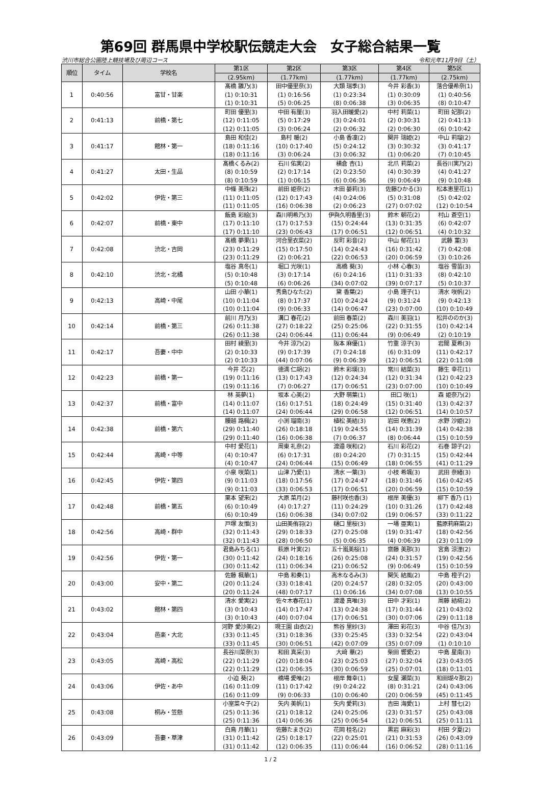第69回 群馬県中学校駅伝競走大会　女子総合結果一覧
渋川市総合公園陸上競技場及び周辺コース 令和元年11月9日（土）
| 順位 | タイム | 学校名 | 第1区 | 第2区 | 第3区 | 第4区 | 第5区 |
| --- | --- | --- | --- | --- | --- | --- | --- |
| | | | (2.95km) | (1.77km) | (1.77km) | (1.77km) | (2.75km) |
| 1 | 0:40:56 | 富甘・甘楽 | 髙橋 雛乃(3) (1) 0:10:31 (1) 0:10:31 | 田中優里奈(3) (1) 0:16:56 (5) 0:06:25 | 大類 瑞季(3) (1) 0:23:34 (8) 0:06:38 | 今井 彩香(3) (1) 0:30:09 (3) 0:06:35 | 落合優希奈(1) (1) 0:40:56 (8) 0:10:47 |
| 2 | 0:41:13 | 前橋・第七 | 町田 優里(3) (12) 0:11:05 (12) 0:11:05 | 中田 有厘(3) (5) 0:17:29 (3) 0:06:24 | 羽入田暖愛(2) (3) 0:24:01 (2) 0:06:32 | 中村 莉菜(1) (2) 0:30:31 (2) 0:06:30 | 町田 妃那(2) (2) 0:41:13 (6) 0:10:42 |
| 3 | 0:41:17 | 館林・第一 | 島田 和佳(2) (18) 0:11:16 (18) 0:11:16 | 島村 暖(2) (10) 0:17:40 (3) 0:06:24 | 小島 香凜(2) (5) 0:24:12 (3) 0:06:32 | 関井 瑞姫(2) (3) 0:30:32 (1) 0:06:20 | 中山 莉瑠(2) (3) 0:41:17 (7) 0:10:45 |
| 4 | 0:41:27 | 太田・生品 | 髙橋くるみ(2) (8) 0:10:59 (8) 0:10:59 | 石川 佑実(2) (2) 0:17:14 (1) 0:06:15 | 横倉 杏(1) (2) 0:23:50 (6) 0:06:36 | 北爪 莉菜(2) (4) 0:30:39 (9) 0:06:49 | 長谷川実乃(2) (4) 0:41:27 (9) 0:10:48 |
| 5 | 0:42:02 | 伊佐・第三 | 中條 美珠(2) (11) 0:11:05 (11) 0:11:05 | 前田 姫奈(2) (12) 0:17:43 (16) 0:06:38 | 木田 晏莉(3) (4) 0:24:06 (2) 0:06:23 | 佐藤ひかる(3) (5) 0:31:08 (27) 0:07:02 | 松本恵里花(1) (5) 0:42:02 (12) 0:10:54 |
| 6 | 0:42:07 | 前橋・東中 | 飯島 彩絵(3) (17) 0:11:10 (17) 0:11:10 | 森川明希乃(3) (17) 0:17:53 (23) 0:06:43 | 伊與久明香里(3) (15) 0:24:44 (17) 0:06:51 | 鈴木 朝花(2) (13) 0:31:35 (12) 0:06:51 | 村山 蒼空(1) (6) 0:42:07 (4) 0:10:32 |
| 7 | 0:42:08 | 渋北・吉岡 | 髙橋 夢果(1) (23) 0:11:29 (23) 0:11:29 | 河合里衣菜(2) (15) 0:17:50 (2) 0:06:21 | 反町 彩音(2) (14) 0:24:43 (22) 0:06:53 | 中山 郁花(1) (16) 0:31:42 (20) 0:06:59 | 武藤 菫(3) (7) 0:42:08 (3) 0:10:26 |
| 8 | 0:42:10 | 渋北・北橘 | 塩谷 真冬(1) (5) 0:10:48 (5) 0:10:48 | 堀口 光咲(1) (3) 0:17:14 (6) 0:06:26 | 高橋 葵(3) (6) 0:24:16 (34) 0:07:02 | 小林 心春(3) (11) 0:31:33 (39) 0:07:17 | 塩谷 雪苗(3) (8) 0:42:10 (5) 0:10:37 |
| 9 | 0:42:13 | 高崎・中尾 | 山田 小華(1) (10) 0:11:04 (10) 0:11:04 | 秀島ひなた(2) (8) 0:17:37 (9) 0:06:33 | 黛 香葉(2) (10) 0:24:24 (14) 0:06:47 | 小島 理子(1) (9) 0:31:24 (23) 0:07:00 | 清水 咲帆(2) (9) 0:42:13 (10) 0:10:49 |
| 10 | 0:42:14 | 前橋・第三 | 前川 月乃(3) (26) 0:11:38 (26) 0:11:38 | 溝口 春花(2) (27) 0:18:22 (24) 0:06:44 | 前田 春菜(2) (25) 0:25:06 (11) 0:06:44 | 森川 美羽(1) (22) 0:31:55 (9) 0:06:49 | 松井ののか(3) (10) 0:42:14 (2) 0:10:19 |
| 11 | 0:42:17 | 吾妻・中中 | 田村 綾里(3) (2) 0:10:33 (2) 0:10:33 | 今井 涼乃(2) (9) 0:17:39 (44) 0:07:06 | 阪本 麻優(1) (7) 0:24:18 (9) 0:06:39 | 竹重 涼子(3) (6) 0:31:09 (12) 0:06:51 | 岩間 夏希(3) (11) 0:42:17 (22) 0:11:08 |
| 12 | 0:42:23 | 前橋・第一 | 今井 芯(2) (19) 0:11:16 (19) 0:11:16 | 徳満 仁胡(2) (13) 0:17:43 (7) 0:06:27 | 鈴木 彩瑛(3) (12) 0:24:34 (17) 0:06:51 | 常川 結菜(3) (12) 0:31:34 (23) 0:07:00 | 藤生 幸花(1) (12) 0:42:23 (10) 0:10:49 |
| 13 | 0:42:37 | 前橋・富中 | 林 英夢(1) (14) 0:11:07 (14) 0:11:07 | 坂本 心美(2) (16) 0:17:51 (24) 0:06:44 | 大野 萌葉(1) (18) 0:24:49 (29) 0:06:58 | 田口 咲(1) (15) 0:31:40 (12) 0:06:51 | 森 姫奈乃(2) (13) 0:42:37 (14) 0:10:57 |
| 14 | 0:42:38 | 前橋・第六 | 腰越 路楓(2) (29) 0:11:40 (29) 0:11:40 | 小渕 瑠南(3) (26) 0:18:18 (16) 0:06:38 | 植松 美結(3) (19) 0:24:55 (7) 0:06:37 | 岩田 咲恵(2) (14) 0:31:39 (8) 0:06:44 | 水野 沙姫(2) (14) 0:42:38 (15) 0:10:59 |
| 15 | 0:42:44 | 高崎・中等 | 中村 愛花(1) (4) 0:10:47 (4) 0:10:47 | 周東 礼奈(2) (6) 0:17:31 (24) 0:06:44 | 渡邉 咲和(2) (8) 0:24:20 (15) 0:06:49 | 石川 彩花(2) (7) 0:31:15 (18) 0:06:55 | 石巻 諒子(2) (15) 0:42:44 (41) 0:11:29 |
| 16 | 0:42:45 | 伊佐・第四 | 小泉 咲菜(1) (9) 0:11:03 (9) 0:11:03 | 山津 乃愛(1) (18) 0:17:56 (33) 0:06:53 | 清水 一葉(3) (17) 0:24:47 (17) 0:06:51 | 小枝 希颯(3) (18) 0:31:46 (20) 0:06:59 | 武田 奈緒(3) (16) 0:42:45 (15) 0:10:59 |
| 17 | 0:42:48 | 前橋・第五 | 栗本 望来(2) (6) 0:10:49 (6) 0:10:49 | 大原 菜月(2) (4) 0:17:27 (16) 0:06:38 | 藤村咲也香(3) (11) 0:24:29 (34) 0:07:02 | 根岸 美優(3) (10) 0:31:26 (19) 0:06:57 | 柳下 香乃 (1) (17) 0:42:48 (33) 0:11:22 |
| 18 | 0:42:56 | 高崎・群中 | 戸塚 友惟(3) (32) 0:11:43 (32) 0:11:43 | 山田美侑羽(2) (29) 0:18:33 (28) 0:06:50 | 樋口 里桜(3) (27) 0:25:08 (5) 0:06:35 | 一場 亜実(1) (19) 0:31:47 (4) 0:06:39 | 藍原莉麻菜(2) (18) 0:42:56 (23) 0:11:09 |
| 19 | 0:42:56 | 伊佐・第一 | 君島みちる(1) (30) 0:11:42 (30) 0:11:42 | 萩原 叶実(2) (24) 0:18:16 (11) 0:06:34 | 五十嵐美桜(1) (26) 0:25:08 (21) 0:06:52 | 齋藤 美那(3) (24) 0:31:57 (9) 0:06:49 | 宮島 涼浬(2) (19) 0:42:56 (15) 0:10:59 |
| 20 | 0:43:00 | 安中・第二 | 佐藤 楓華(1) (20) 0:11:24 (20) 0:11:24 | 中島 和奏(1) (33) 0:18:41 (48) 0:07:17 | 高木なるみ(3) (20) 0:24:57 (1) 0:06:16 | 関矢 結風(2) (28) 0:32:05 (34) 0:07:08 | 中島 橙子(2) (20) 0:43:00 (13) 0:10:55 |
| 21 | 0:43:02 | 館林・第四 | 清水 愛実(2) (3) 0:10:43 (3) 0:10:43 | 佐々木春花(1) (14) 0:17:47 (40) 0:07:04 | 渡邊 真唯(3) (13) 0:24:38 (17) 0:06:51 | 田中 才彩(1) (17) 0:31:44 (30) 0:07:06 | 周藤 結椛(2) (21) 0:43:02 (29) 0:11:18 |
| 22 | 0:43:04 | 邑楽・大北 | 河野 愛沙美(2) (33) 0:11:45 (33) 0:11:45 | 現王園 由衣(2) (31) 0:18:36 (30) 0:06:51 | 熊谷 里紗(3) (33) 0:25:45 (42) 0:07:09 | 澤田 彩花(3) (33) 0:32:54 (35) 0:07:09 | 中谷 佳乃(3) (22) 0:43:04 (1) 0:10:10 |
| 23 | 0:43:05 | 高崎・高松 | 長谷川菜奈(3) (22) 0:11:29 (22) 0:11:29 | 和田 真采(3) (20) 0:18:04 (12) 0:06:35 | 大﨑 華(2) (23) 0:25:03 (30) 0:06:59 | 柴田 響愛(2) (27) 0:32:04 (25) 0:07:01 | 中島 星南(3) (23) 0:43:05 (18) 0:11:01 |
| 24 | 0:43:06 | 伊佐・あ中 | 小迫 葵(2) (16) 0:11:09 (16) 0:11:09 | 橋場 愛唯(2) (11) 0:17:42 (9) 0:06:33 | 根岸 舞幸(1) (9) 0:24:22 (10) 0:06:40 | 女屋 瀬菜(3) (8) 0:31:21 (20) 0:06:59 | 和田瑚々那(2) (24) 0:43:06 (45) 0:11:45 |
| 25 | 0:43:08 | 桐み・笠懸 | 小室菜々子(2) (25) 0:11:36 (25) 0:11:36 | 矢内 美帆(1) (21) 0:18:12 (14) 0:06:36 | 矢内 愛莉(3) (24) 0:25:06 (25) 0:06:54 | 吉田 海愛(1) (23) 0:31:57 (12) 0:06:51 | 上村 彗七(2) (25) 0:43:08 (25) 0:11:11 |
| 26 | 0:43:09 | 吾妻・草津 | 白鳥 月華(1) (31) 0:11:42 (31) 0:11:42 | 佐藤たまき(2) (25) 0:18:17 (12) 0:06:35 | 花岡 桂名(2) (22) 0:25:01 (11) 0:06:44 | 黒岩 麻彩(3) (21) 0:31:53 (16) 0:06:52 | 村田 夕夏(2) (26) 0:43:09 (28) 0:11:16 |
1 / 2